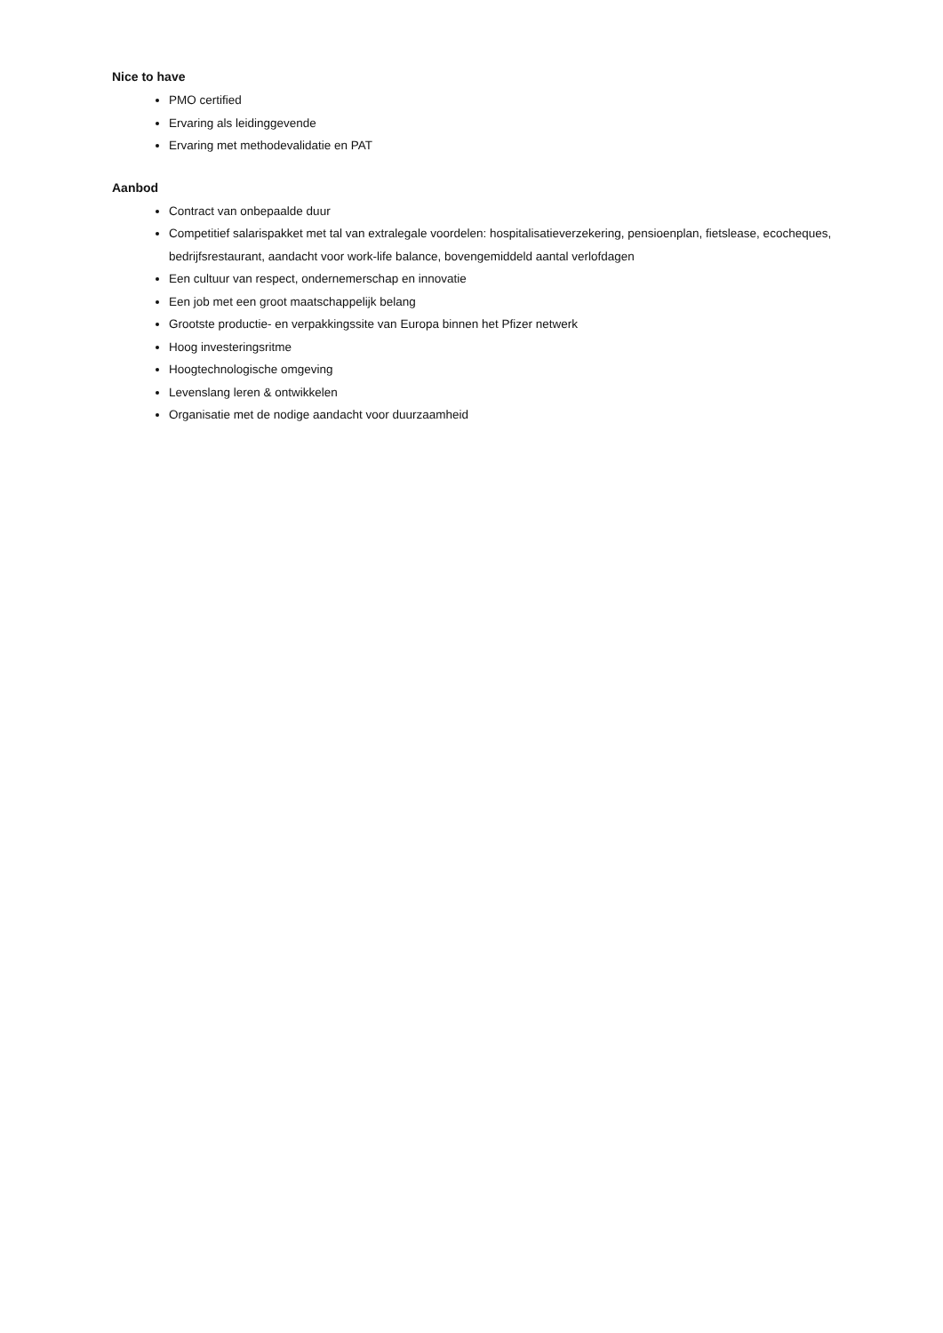Nice to have
PMO certified
Ervaring als leidinggevende
Ervaring met methodevalidatie en PAT
Aanbod
Contract van onbepaalde duur
Competitief salarispakket met tal van extralegale voordelen: hospitalisatieverzekering, pensioenplan, fietslease, ecocheques, bedrijfsrestaurant, aandacht voor work-life balance, bovengemiddeld aantal verlofdagen
Een cultuur van respect, ondernemerschap en innovatie
Een job met een groot maatschappelijk belang
Grootste productie- en verpakkingssite van Europa binnen het Pfizer netwerk
Hoog investeringsritme
Hoogtechnologische omgeving
Levenslang leren & ontwikkelen
Organisatie met de nodige aandacht voor duurzaamheid